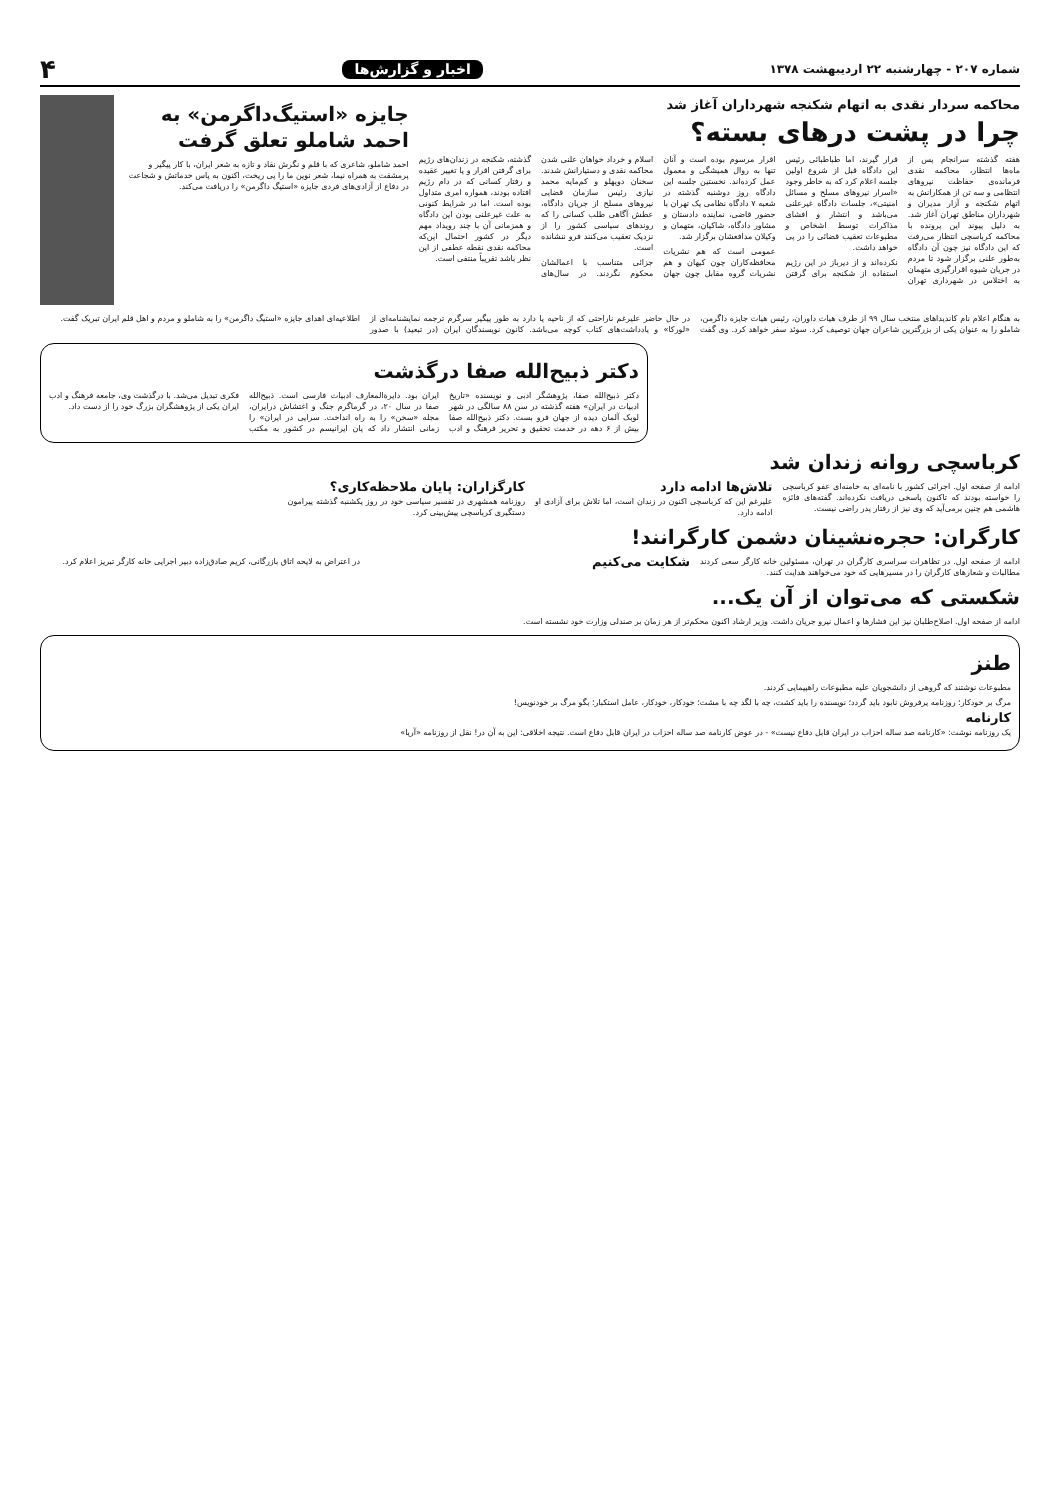شماره ۲۰۷ - چهارشنبه ۲۲ اردیبهشت ۱۳۷۸ اخبار و گزارش‌ها ۴
محاکمه سردار نقدی به اتهام شکنجه شهرداران آغاز شد
چرا در پشت درهای بسته؟
هفته گذشته سرانجام پس از ماه‌ها انتظار، محاکمه نقدی فرمانده‌ی حفاظت نیروهای انتظامی و سه تن از همکارانش به اتهام شکنجه و آزار مدیران و شهرداران مناطق تهران آغاز شد. به دلیل پیوند این پرونده با محاکمه کرباسچی انتظار می‌رفت که این دادگاه نیز چون آن دادگاه به‌طور علنی برگزار شود تا مردم در جریان شیوه اقرارگیری متهمان به اختلاس در شهرداری تهران قرار گیرند، اما طباطبائی رئیس این دادگاه قبل از شروع اولین جلسه اعلام کرد که به خاطر وجود «اسرار نیروهای مسلح و مسائل امنیتی»، جلسات دادگاه غیرعلنی می‌باشد و انتشار و افشای مذاکرات توسط اشخاص و مطبوعات تعقیب قضائی را در پی خواهد داشت.
نکرده‌اند و از دیرباز در این رژیم استفاده از شکنجه برای گرفتن اقرار مرسوم بوده است و آنان تنها به روال همیشگی و معمول عمل کرده‌اند. نخستین جلسه این دادگاه روز دوشنبه گذشته در شعبه ۷ دادگاه نظامی یک تهران با حضور قاضی، نماینده دادستان و مشاور دادگاه، شاکیان، متهمان و وکیلان مدافعشان برگزار شد.
عمومی است که هم نشریات محافظه‌کاران چون کیهان و هم نشریات گروه مقابل چون جهان اسلام و خرداد خواهان علنی شدن محاکمه نقدی و دستیارانش شدند. سخنان دوپهلو و کم‌مایه محمد نیازی رئیس سازمان قضایی نیروهای مسلح از جریان دادگاه، عطش آگاهی طلب کسانی را که روندهای سیاسی کشور را از نزدیک تعقیب می‌کنند فرو ننشانده است.
جزائی متناسب با اعمالشان محکوم نگردند. در سال‌های گذشته، شکنجه در زندان‌های رژیم برای گرفتن اقرار و یا تغییر عقیده و رفتار کسانی که در دام رژیم افتاده بودند، همواره امری متداول بوده است. اما در شرایط کنونی به علت غیرعلنی بودن این دادگاه و همزمانی آن با چند رویداد مهم دیگر در کشور احتمال این‌که محاکمه نقدی نقطه عطفی از این نظر باشد تقریباً منتفی است.
جایزه «استیگ‌داگرمن» به احمد شاملو تعلق گرفت
احمد شاملو، شاعری که با قلم و نگرش نقاد و تازه به شعر ایران، با کار پیگیر و پرمشقت به همراه نیما، شعر نوین ما را پی ریخت، اکنون به پاس خدماتش و شجاعت در دفاع از آزادی‌های فردی جایزه «استیگ داگرمن» را دریافت می‌کند.
به هنگام اعلام نام کاندیداهای منتخب سال ۹۹ از طرف هیات داوران، رئیس هیات جایزه داگرمن، شاملو را به عنوان یکی از بزرگترین شاعران جهان توصیف کرد. سوئد سفر خواهد کرد. وی گفت در حال حاضر علیرغم ناراحتی که از ناحیه پا دارد به طور پیگیر سرگرم ترجمه نمایشنامه‌ای از «لورکا» و یادداشت‌های کتاب کوچه می‌باشد. کانون نویسندگان ایران (در تبعید) با صدور اطلاعیه‌ای اهدای جایزه «استیگ داگرمن» را به شاملو و مردم و اهل قلم ایران تبریک گفت.
دکتر ذبیح‌الله صفا درگذشت
دکتر ذبیح‌الله صفا، پژوهشگر ادبی و نویسنده «تاریخ ادبیات در ایران» هفته گذشته در سن ۸۸ سالگی در شهر لوبک آلمان دیده از جهان فرو بست. دکتر ذبیح‌الله صفا بیش از ۶ دهه در خدمت تحقیق و تحریر فرهنگ و ادب ایران بود. دایرةالمعارف ادبیات فارسی است. ذبیح‌الله صفا در سال ۲۰، در گرماگرم جنگ و اغتشاش درایران، مجله «سخن» را به راه انداخت. سرایی در ایران» را زمانی انتشار داد که پان ایرانیسم در کشور به مکتب فکری تبدیل می‌شد. با درگذشت وی، جامعه فرهنگ و ادب ایران یکی از پژوهشگران بزرگ خود را از دست داد.
کرباسچی روانه زندان شد
ادامه از صفحه اول. اجرائی کشور با نامه‌ای به خامنه‌ای عفو کرباسچی را خواسته بودند که تاکنون پاسخی دریافت نکرده‌اند. گفته‌های فائزه هاشمی هم چنین برمی‌آید که وی نیز از رفتار پدر راضی نیست.
تلاش‌ها ادامه دارد
علیرغم این که کرباسچی اکنون در زندان است، اما تلاش برای آزادی او ادامه دارد.
کارگزاران: پایان ملاحظه‌کاری؟
روزنامه همشهری در تفسیر سیاسی خود در روز یکشنبه گذشته پیرامون دستگیری کرباسچی پیش‌بینی کرد.
کارگران: حجره‌نشینان دشمن کارگرانند!
ادامه از صفحه اول. در تظاهرات سراسری کارگران در تهران، مسئولین خانه کارگر سعی کردند مطالبات و شعارهای کارگران را در مسیرهایی که خود می‌خواهند هدایت کنند.
شکایت می‌کنیم
در اعتراض به لایحه اتاق بازرگانی، کریم صادق‌زاده دبیر اجرایی خانه کارگر تبریز اعلام کرد.
شکستی که می‌توان از آن یک...
ادامه از صفحه اول. اصلاح‌طلبان نیز این فشارها و اعمال نیرو جریان داشت. وزیر ارشاد اکنون محکم‌تر از هر زمان بر صندلی وزارت خود نشسته است.
طنز
مطبوعات نوشتند که گروهی از دانشجویان علیه مطبوعات راهپیمایی کردند.
مرگ بر خودکار؛ روزنامه پرفروش نابود باید گردد؛ نویسنده را باید کشت، چه با لگد چه با مشت؛ خودکار، خودکار، عامل استکبار؛ بگو مرگ بر خودنویس!
کارنامه
یک روزنامه نوشت: «کارنامه صد ساله احزاب در ایران قابل دفاع نیست» - در عوض کارنامه صد ساله احزاب در ایران قابل دفاع است. نتیجه اخلاقی: این به آن در! نقل از روزنامه «آریا»